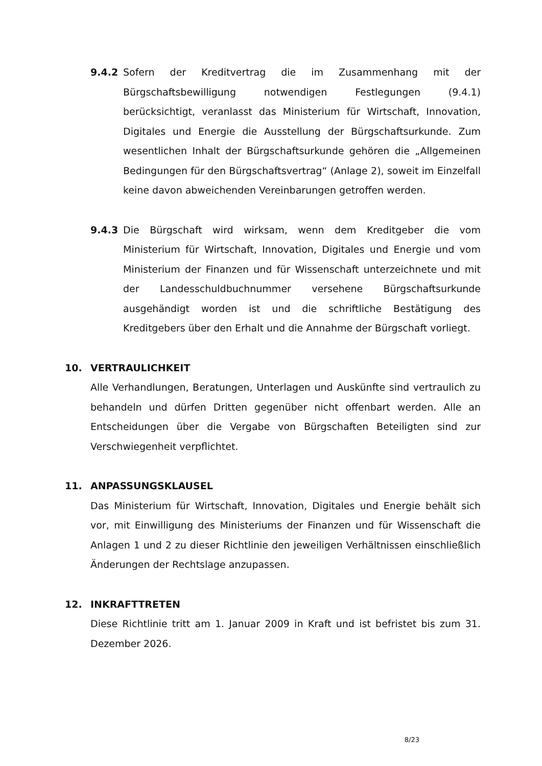9.4.2 Sofern der Kreditvertrag die im Zusammenhang mit der Bürgschaftsbewilligung notwendigen Festlegungen (9.4.1) berücksichtigt, veranlasst das Ministerium für Wirtschaft, Innovation, Digitales und Energie die Ausstellung der Bürgschaftsurkunde. Zum wesentlichen Inhalt der Bürgschaftsurkunde gehören die „Allgemeinen Bedingungen für den Bürgschaftsvertrag“ (Anlage 2), soweit im Einzelfall keine davon abweichenden Vereinbarungen getroffen werden.
9.4.3 Die Bürgschaft wird wirksam, wenn dem Kreditgeber die vom Ministerium für Wirtschaft, Innovation, Digitales und Energie und vom Ministerium der Finanzen und für Wissenschaft unterzeichnete und mit der Landesschuldbuchnummer versehene Bürgschaftsurkunde ausgehändigt worden ist und die schriftliche Bestätigung des Kreditgebers über den Erhalt und die Annahme der Bürgschaft vorliegt.
10. VERTRAULICHKEIT
Alle Verhandlungen, Beratungen, Unterlagen und Auskünfte sind vertraulich zu behandeln und dürfen Dritten gegenüber nicht offenbart werden. Alle an Entscheidungen über die Vergabe von Bürgschaften Beteiligten sind zur Verschwiegenheit verpflichtet.
11. ANPASSUNGSKLAUSEL
Das Ministerium für Wirtschaft, Innovation, Digitales und Energie behält sich vor, mit Einwilligung des Ministeriums der Finanzen und für Wissenschaft die Anlagen 1 und 2 zu dieser Richtlinie den jeweiligen Verhältnissen einschließlich Änderungen der Rechtslage anzupassen.
12. INKRAFTTRETEN
Diese Richtlinie tritt am 1. Januar 2009 in Kraft und ist befristet bis zum 31. Dezember 2026.
8/23